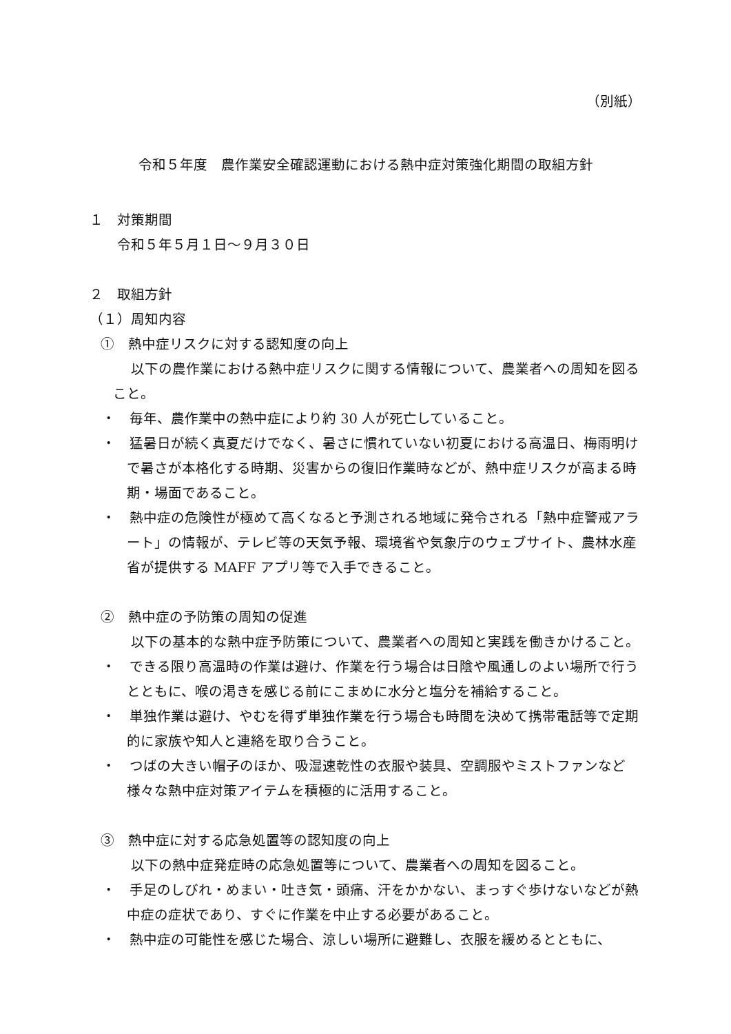（別紙）
令和５年度　農作業安全確認運動における熱中症対策強化期間の取組方針
１　対策期間
令和５年５月１日～９月３０日
２　取組方針
（１）周知内容
①　熱中症リスクに対する認知度の向上
以下の農作業における熱中症リスクに関する情報について、農業者への周知を図ること。
・　毎年、農作業中の熱中症により約 30 人が死亡していること。
・　猛暑日が続く真夏だけでなく、暑さに慣れていない初夏における高温日、梅雨明けで暑さが本格化する時期、災害からの復旧作業時などが、熱中症リスクが高まる時期・場面であること。
・　熱中症の危険性が極めて高くなると予測される地域に発令される「熱中症警戒アラート」の情報が、テレビ等の天気予報、環境省や気象庁のウェブサイト、農林水産省が提供する MAFF アプリ等で入手できること。
②　熱中症の予防策の周知の促進
以下の基本的な熱中症予防策について、農業者への周知と実践を働きかけること。
・　できる限り高温時の作業は避け、作業を行う場合は日陰や風通しのよい場所で行うとともに、喉の渇きを感じる前にこまめに水分と塩分を補給すること。
・　単独作業は避け、やむを得ず単独作業を行う場合も時間を決めて携帯電話等で定期的に家族や知人と連絡を取り合うこと。
・　つばの大きい帽子のほか、吸湿速乾性の衣服や装具、空調服やミストファンなど様々な熱中症対策アイテムを積極的に活用すること。
③　熱中症に対する応急処置等の認知度の向上
以下の熱中症発症時の応急処置等について、農業者への周知を図ること。
・　手足のしびれ・めまい・吐き気・頭痛、汗をかかない、まっすぐ歩けないなどが熱中症の症状であり、すぐに作業を中止する必要があること。
・　熱中症の可能性を感じた場合、涼しい場所に避難し、衣服を緩めるとともに、